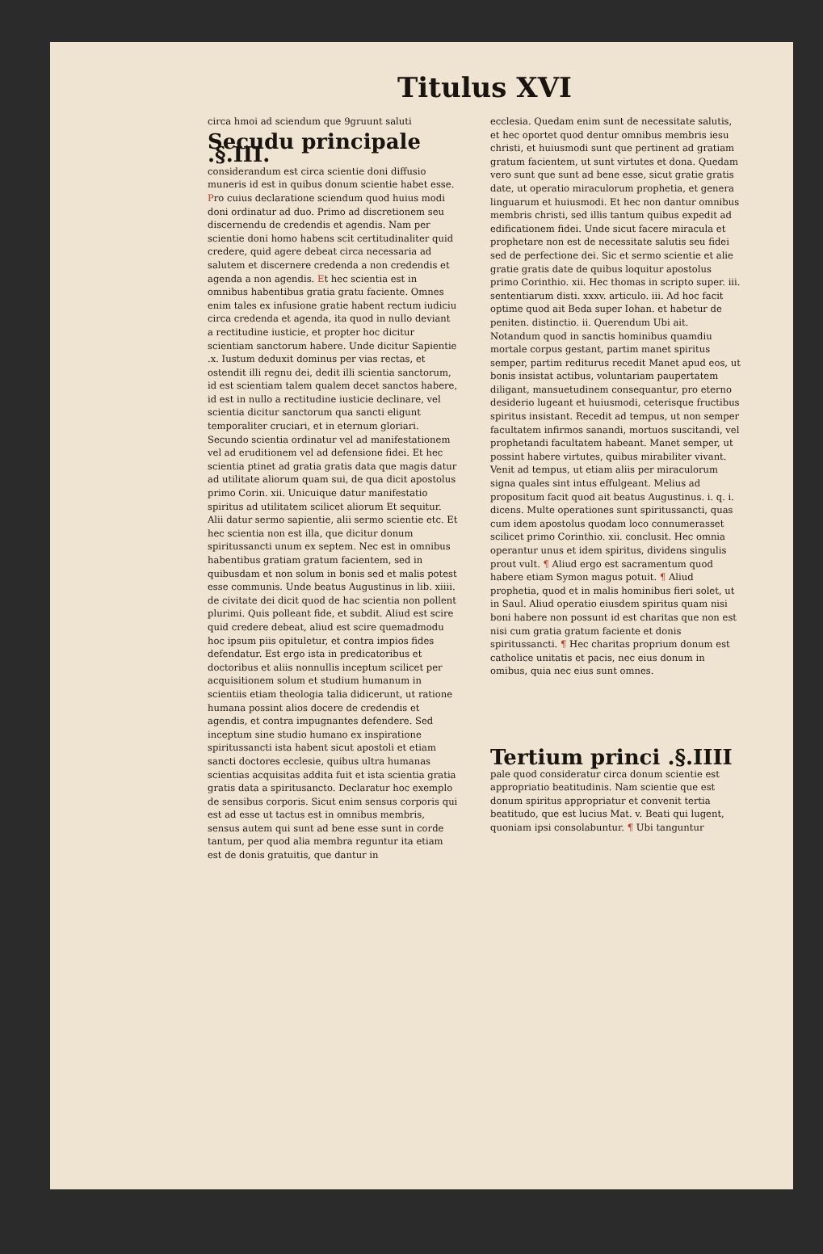Titulus XVI
circa hmoi ad sciendum que 9gruunt saluti
Secudu principale .§.III.
considerandum est circa scientie doni diffusio muneris id est in quibus donum scientie habet esse. Pro cuius declaratione sciendum quod huius modi doni ordinatur ad duo. Primo ad discretionem seu discernendu de credendis et agendis. Nam per scientie doni homo habens scit certitudinaliter quid credere, quid agere debeat circa necessaria ad salutem et discernere credenda a non credendis et agenda a non agendis. Et hec scientia est in omnibus habentibus gratia gratu faciente. Omnes enim tales ex infusione gratie habent rectum iudiciu circa credenda et agenda, ita quod in nullo deviant a rectitudine iusticie, et propter hoc dicitur scientiam sanctorum habere. Unde dicitur Sapientie .x. Iustum deduxit dominus per vias rectas, et ostendit illi regnu dei, dedit illi scientia sanctorum, id est scientiam talem qualem decet sanctos habere, id est in nullo a rectitudine iusticie declinare, vel scientia dicitur sanctorum qua sancti eligunt temporaliter cruciari, et in eternum gloriari. Secundo scientia ordinatur vel ad manifestationem vel ad eruditionem vel ad defensione fidei. Et hec scientia ptinet ad gratia gratis data que magis datur ad utilitate aliorum quam sui, de qua dicit apostolus primo Corin. xii. Unicuique datur manifestatio spiritus ad utilitatem scilicet aliorum Et sequitur. Alii datur sermo sapientie, alii sermo scientie etc. Et hec scientia non est illa, que dicitur donum spiritussancti unum ex septem. Nec est in omnibus habentibus gratiam gratum facientem, sed in quibusdam et non solum in bonis sed et malis potest esse communis. Unde beatus Augustinus in lib. xiiii. de civitate dei dicit quod de hac scientia non pollent plurimi. Quis polleant fide, et subdit. Aliud est scire quid credere debeat, aliud est scire quemadmodu hoc ipsum piis opituletur, et contra impios fides defendatur. Est ergo ista in predicatoribus et doctoribus et aliis nonnullis inceptum scilicet per acquisitionem solum et studium humanum in scientiis etiam theologia talia didicerunt, ut ratione humana possint alios docere de credendis et agendis, et contra impugnantes defendere. Sed inceptum sine studio humano ex inspiratione spiritussancti ista habent sicut apostoli et etiam sancti doctores ecclesie, quibus ultra humanas scientias acquisitas addita fuit et ista scientia gratia gratis data a spiritusancto. Declaratur hoc exemplo de sensibus corporis. Sicut enim sensus corporis qui est ad esse ut tactus est in omnibus membris, sensus autem qui sunt ad bene esse sunt in corde tantum, per quod alia membra reguntur ita etiam est de donis gratuitis, que dantur in
ecclesia. Quedam enim sunt de necessitate salutis, et hec oportet quod dentur omnibus membris iesu christi, et huiusmodi sunt que pertinent ad gratiam gratum facientem, ut sunt virtutes et dona. Quedam vero sunt que sunt ad bene esse, sicut gratie gratis date, ut operatio miraculorum prophetia, et genera linguarum et huiusmodi. Et hec non dantur omnibus membris christi, sed illis tantum quibus expedit ad edificationem fidei. Unde sicut facere miracula et prophetare non est de necessitate salutis seu fidei sed de perfectione dei. Sic et sermo scientie et alie gratie gratis date de quibus loquitur apostolus primo Corinthio. xii. Hec thomas in scripto super. iii. sententiarum disti. xxxv. articulo. iii. Ad hoc facit optime quod ait Beda super Iohan. et habetur de peniten. distinctio. ii. Querendum Ubi ait. Notandum quod in sanctis hominibus quamdiu mortale corpus gestant, partim manet spiritus semper, partim rediturus recedit Manet apud eos, ut bonis insistat actibus, voluntariam paupertatem diligant, mansuetudinem consequantur, pro eterno desiderio lugeant et huiusmodi, ceterisque fructibus spiritus insistant. Recedit ad tempus, ut non semper facultatem infirmos sanandi, mortuos suscitandi, vel prophetandi facultatem habeant. Manet semper, ut possint habere virtutes, quibus mirabiliter vivant. Venit ad tempus, ut etiam aliis per miraculorum signa quales sint intus effulgeant. Melius ad propositum facit quod ait beatus Augustinus. i. q. i. dicens. Multe operationes sunt spiritussancti, quas cum idem apostolus quodam loco connumerasset scilicet primo Corinthio. xii. conclusit. Hec omnia operantur unus et idem spiritus, dividens singulis prout vult. ¶ Aliud ergo est sacramentum quod habere etiam Symon magus potuit. ¶ Aliud prophetia, quod et in malis hominibus fieri solet, ut in Saul. Aliud operatio eiusdem spiritus quam nisi boni habere non possunt id est charitas que non est nisi cum gratia gratum faciente et donis spiritussancti. ¶ Hec charitas proprium donum est catholice unitatis et pacis, nec eius donum in omibus, quia nec eius sunt omnes.
Tertium princi .§.IIII
pale quod consideratur circa donum scientie est appropriatio beatitudinis. Nam scientie que est donum spiritus appropriatur et convenit tertia beatitudo, que est lucius Mat. v. Beati qui lugent, quoniam ipsi consolabuntur. ¶ Ubi tanguntur